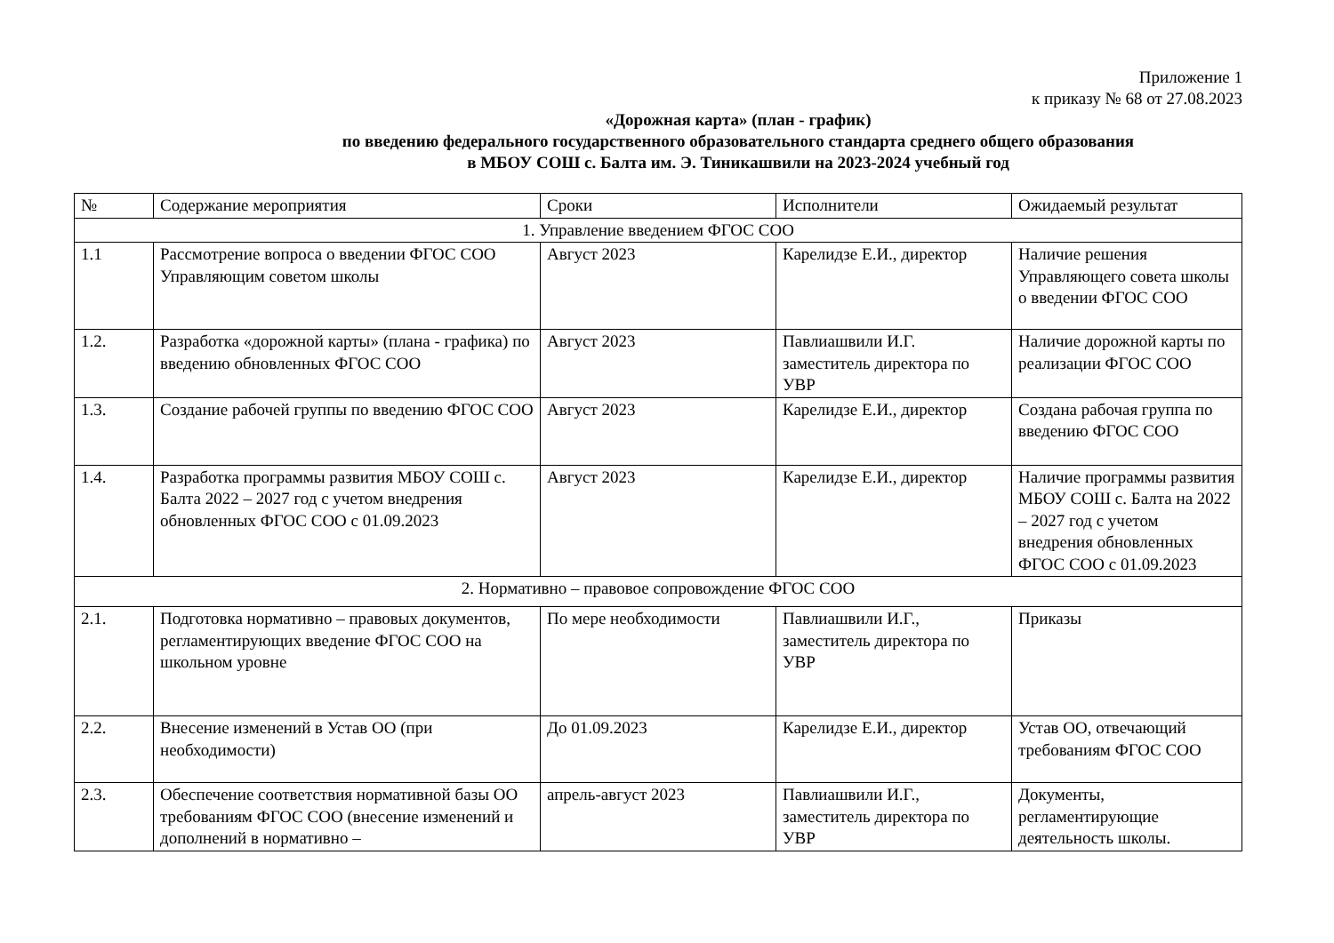Приложение 1
к приказу № 68 от 27.08.2023
«Дорожная карта» (план - график)
по введению федерального государственного образовательного стандарта среднего общего образования
в МБОУ СОШ с. Балта им. Э. Тиникашвили на 2023-2024 учебный год
| № | Содержание мероприятия | Сроки | Исполнители | Ожидаемый результат |
| --- | --- | --- | --- | --- |
| 1. Управление введением ФГОС СОО | | | | |
| 1.1 | Рассмотрение вопроса о введении ФГОС СОО Управляющим советом школы | Август 2023 | Карелидзе Е.И., директор | Наличие решения Управляющего совета школы о введении ФГОС СОО |
| 1.2. | Разработка «дорожной карты» (плана - графика) по введению обновленных ФГОС СОО | Август 2023 | Павлиашвили И.Г. заместитель директора по УВР | Наличие дорожной карты по реализации ФГОС СОО |
| 1.3. | Создание рабочей группы по введению ФГОС СОО | Август 2023 | Карелидзе Е.И., директор | Создана рабочая группа по введению ФГОС СОО |
| 1.4. | Разработка программы развития МБОУ СОШ с. Балта 2022 – 2027 год с учетом внедрения обновленных ФГОС СОО с 01.09.2023 | Август 2023 | Карелидзе Е.И., директор | Наличие программы развития МБОУ СОШ с. Балта на 2022 – 2027 год с учетом внедрения обновленных ФГОС СОО с 01.09.2023 |
| 2. Нормативно – правовое сопровождение ФГОС СОО | | | | |
| 2.1. | Подготовка нормативно – правовых документов, регламентирующих введение ФГОС СОО на школьном уровне | По мере необходимости | Павлиашвили И.Г., заместитель директора по УВР | Приказы |
| 2.2. | Внесение изменений в Устав ОО (при необходимости) | До 01.09.2023 | Карелидзе Е.И., директор | Устав ОО, отвечающий требованиям ФГОС СОО |
| 2.3. | Обеспечение соответствия нормативной базы ОО требованиям ФГОС СОО (внесение изменений и дополнений в нормативно – | апрель-август 2023 | Павлиашвили И.Г., заместитель директора по УВР | Документы, регламентирующие деятельность школы. |